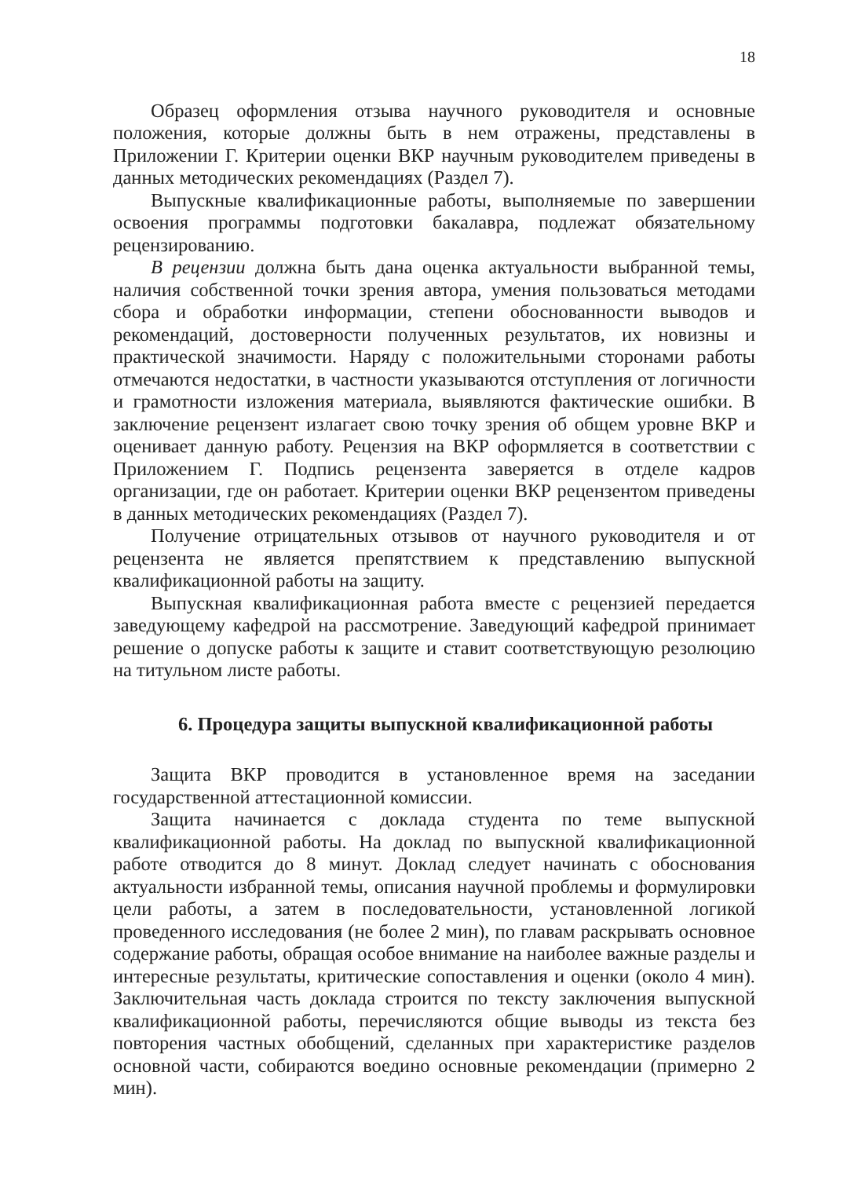18
Образец оформления отзыва научного руководителя и основные положения, которые должны быть в нем отражены, представлены в Приложении Г. Критерии оценки ВКР научным руководителем приведены в данных методических рекомендациях (Раздел 7).
Выпускные квалификационные работы, выполняемые по завершении освоения программы подготовки бакалавра, подлежат обязательному рецензированию.
В рецензии должна быть дана оценка актуальности выбранной темы, наличия собственной точки зрения автора, умения пользоваться методами сбора и обработки информации, степени обоснованности выводов и рекомендаций, достоверности полученных результатов, их новизны и практической значимости. Наряду с положительными сторонами работы отмечаются недостатки, в частности указываются отступления от логичности и грамотности изложения материала, выявляются фактические ошибки. В заключение рецензент излагает свою точку зрения об общем уровне ВКР и оценивает данную работу. Рецензия на ВКР оформляется в соответствии с Приложением Г. Подпись рецензента заверяется в отделе кадров организации, где он работает. Критерии оценки ВКР рецензентом приведены в данных методических рекомендациях (Раздел 7).
Получение отрицательных отзывов от научного руководителя и от рецензента не является препятствием к представлению выпускной квалификационной работы на защиту.
Выпускная квалификационная работа вместе с рецензией передается заведующему кафедрой на рассмотрение. Заведующий кафедрой принимает решение о допуске работы к защите и ставит соответствующую резолюцию на титульном листе работы.
6. Процедура защиты выпускной квалификационной работы
Защита ВКР проводится в установленное время на заседании государственной аттестационной комиссии.
Защита начинается с доклада студента по теме выпускной квалификационной работы. На доклад по выпускной квалификационной работе отводится до 8 минут. Доклад следует начинать с обоснования актуальности избранной темы, описания научной проблемы и формулировки цели работы, а затем в последовательности, установленной логикой проведенного исследования (не более 2 мин), по главам раскрывать основное содержание работы, обращая особое внимание на наиболее важные разделы и интересные результаты, критические сопоставления и оценки (около 4 мин). Заключительная часть доклада строится по тексту заключения выпускной квалификационной работы, перечисляются общие выводы из текста без повторения частных обобщений, сделанных при характеристике разделов основной части, собираются воедино основные рекомендации (примерно 2 мин).